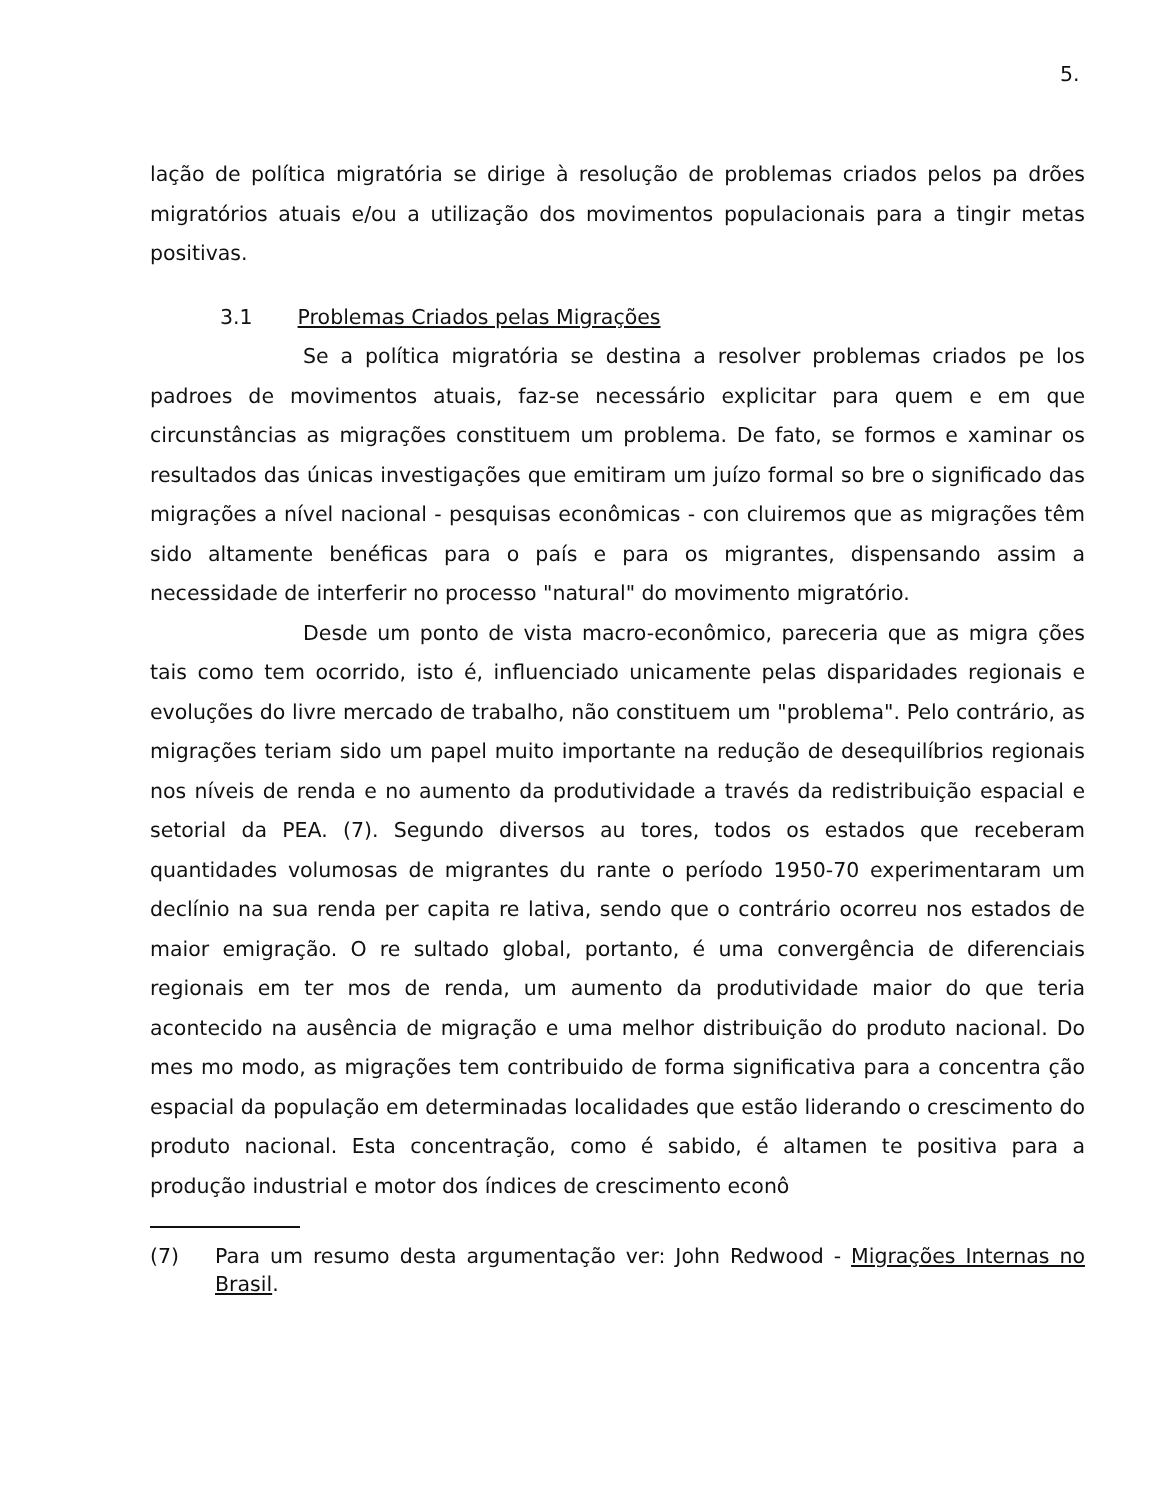5.
lação de política migratória se dirige à resolução de problemas criados pelos pa drões migratórios atuais e/ou a utilização dos movimentos populacionais para a tingir metas positivas.
3.1 Problemas Criados pelas Migrações
Se a política migratória se destina a resolver problemas criados pe los padroes de movimentos atuais, faz-se necessário explicitar para quem e em que circunstâncias as migrações constituem um problema. De fato, se formos e xaminar os resultados das únicas investigações que emitiram um juízo formal so bre o significado das migrações a nível nacional - pesquisas econômicas - con cluiremos que as migrações têm sido altamente benéficas para o país e para os migrantes, dispensando assim a necessidade de interferir no processo "natural" do movimento migratório.
Desde um ponto de vista macro-econômico, pareceria que as migra ções tais como tem ocorrido, isto é, influenciado unicamente pelas disparidades regionais e evoluções do livre mercado de trabalho, não constituem um "problema". Pelo contrário, as migrações teriam sido um papel muito importante na redução de desequilíbrios regionais nos níveis de renda e no aumento da produtividade a través da redistribuição espacial e setorial da PEA. (7). Segundo diversos au tores, todos os estados que receberam quantidades volumosas de migrantes du rante o período 1950-70 experimentaram um declínio na sua renda per capita re lativa, sendo que o contrário ocorreu nos estados de maior emigração. O re sultado global, portanto, é uma convergência de diferenciais regionais em ter mos de renda, um aumento da produtividade maior do que teria acontecido na ausência de migração e uma melhor distribuição do produto nacional. Do mes mo modo, as migrações tem contribuido de forma significativa para a concentra ção espacial da população em determinadas localidades que estão liderando o crescimento do produto nacional. Esta concentração, como é sabido, é altamen te positiva para a produção industrial e motor dos índices de crescimento econô
(7) Para um resumo desta argumentação ver: John Redwood - Migrações Internas no Brasil.